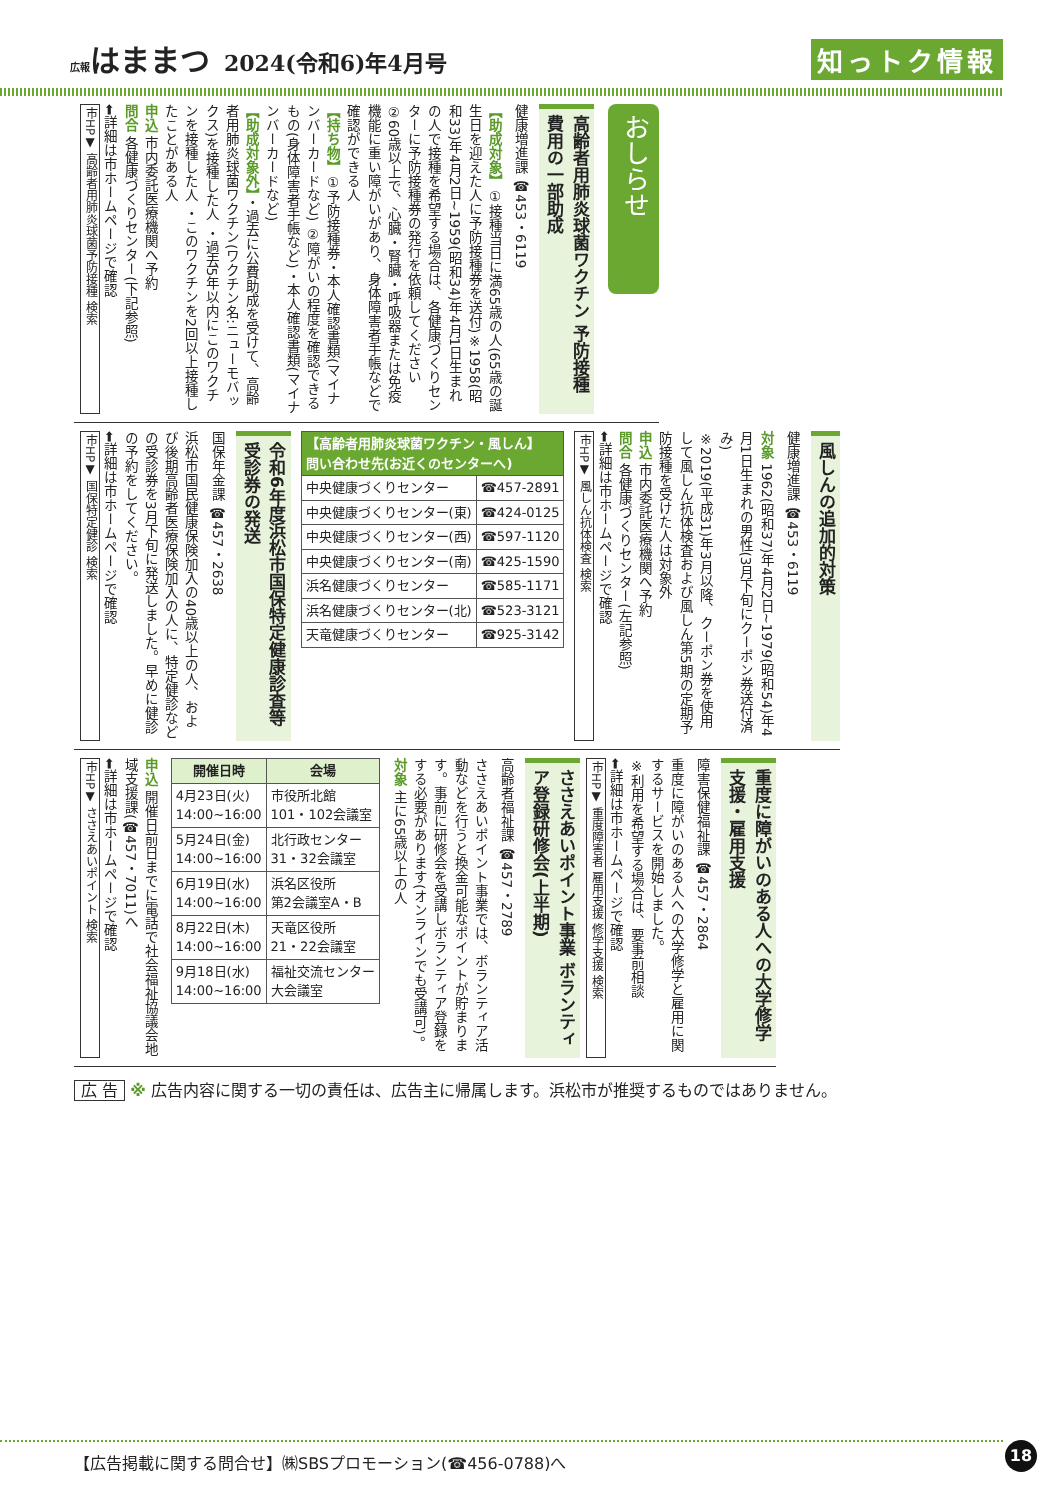広報はままつ 2024(令和6)年4月号
知っトク情報
おしらせ
高齢者用肺炎球菌ワクチン 予防接種費用の一部助成
健康増進課 ☎453・6119
【助成対象】①接種当日に満65歳の人(65歳の誕生日を迎えた人に予防接種券を送付)※1958(昭和33)年4月2日~1959(昭和34)年4月1日生まれの人で接種を希望する場合は、各健康づくりセンターに予防接種券の発行を依頼してください ②60歳以上で、心臓・腎臓・呼吸器または免疫機能に重い障がいがあり、身体障害者手帳などで確認ができる人
【持ち物】①予防接種券・本人確認書類(マイナンバーカードなど) ②障がいの程度を確認できるもの(身体障害者手帳など)・本人確認書類(マイナンバーカードなど)
【助成対象外】・過去に公費助成を受けて、高齢者用肺炎球菌ワクチン(ワクチン名:ニューモバックス)を接種した人 ・過去5年以内にこのワクチンを接種した人 ・このワクチンを2回以上接種したことがある人
申込 市内委託医療機関へ予約
問合 各健康づくりセンター(下記参照)
⬅詳細は市ホームページで確認
市HP▼ 高齢者用肺炎球菌予防接種 検索
風しんの追加的対策
健康増進課 ☎453・6119
対象 1962(昭和37)年4月2日~1979(昭和54)年4月1日生まれの男性(3月下旬にクーポン券送付済み)
※2019(平成31)年3月以降、クーポン券を使用して風しん抗体検査および風しん第5期の定期予防接種を受けた人は対象外
申込 市内委託医療機関へ予約
問合 各健康づくりセンター(左記参照)
⬅詳細は市ホームページで確認
市HP▼ 風しん抗体検査 検索
| 【高齢者用肺炎球菌ワクチン・風しん】 問い合わせ先(お近くのセンターへ) | |
| --- | --- |
| 中央健康づくりセンター | ☎457-2891 |
| 中央健康づくりセンター(東) | ☎424-0125 |
| 中央健康づくりセンター(西) | ☎597-1120 |
| 中央健康づくりセンター(南) | ☎425-1590 |
| 浜名健康づくりセンター | ☎585-1171 |
| 浜名健康づくりセンター(北) | ☎523-3121 |
| 天竜健康づくりセンター | ☎925-3142 |
令和6年度浜松市国保特定健康診査等受診券の発送
国保年金課 ☎457・2638
浜松市国民健康保険加入の40歳以上の人、および後期高齢者医療保険加入の人に、特定健診などの受診券を3月下旬に発送しました。早めに健診の予約をしてください。
⬅詳細は市ホームページで確認
市HP▼ 国保特定健診 検索
重度に障がいのある人への大学修学支援・雇用支援
障害保健福祉課 ☎457・2864
重度に障がいのある人への大学修学と雇用に関するサービスを開始しました。
※利用を希望する場合は、要事前相談
⬅詳細は市ホームページで確認
市HP▼ 重度障害者 雇用支援 修学支援 検索
ささえあいポイント事業 ボランティア登録研修会(上半期)
高齢者福祉課 ☎457・2789
ささえあいポイント事業では、ボランティア活動などを行うと換金可能なポイントが貯まります。事前に研修会を受講しボランティア登録をする必要があります(オンラインでも受講可)。
対象 主に65歳以上の人
| 開催日時 | 会場 |
| --- | --- |
| 4月23日(火) 14:00~16:00 | 市役所北館 101・102会議室 |
| 5月24日(金) 14:00~16:00 | 北行政センター 31・32会議室 |
| 6月19日(水) 14:00~16:00 | 浜名区役所 第2会議室A・B |
| 8月22日(木) 14:00~16:00 | 天竜区役所 21・22会議室 |
| 9月18日(水) 14:00~16:00 | 福祉交流センター 大会議室 |
申込 開催日前日までに電話で社会福祉協議会地域支援課(☎457・7011)へ
⬅詳細は市ホームページで確認
市HP▼ ささえあいポイント 検索
広 告 ※ 広告内容に関する一切の責任は、広告主に帰属します。浜松市が推奨するものではありません。
【広告掲載に関する問合せ】㈱SBSプロモーション(☎456-0788)へ
18